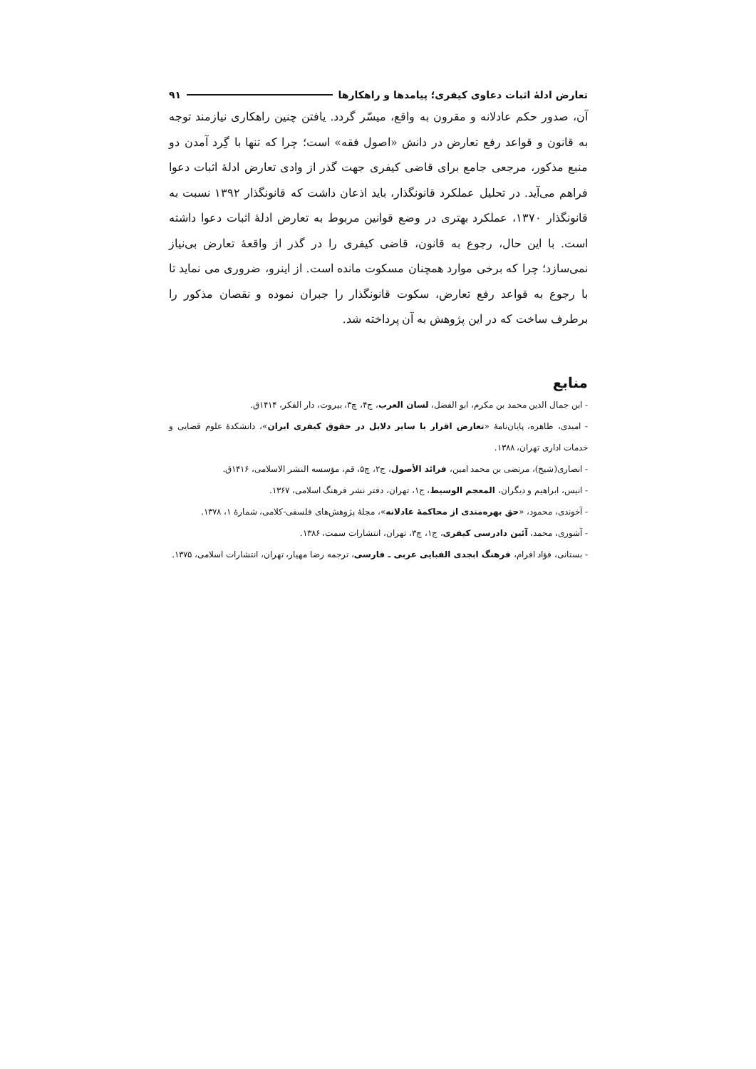تعارض ادلهٔ اثبات دعاوی کیفری؛ پیامدها و راهکارها ۹۱
آن، صدور حکم عادلانه و مقرون به واقع، میسّر گردد. یافتن چنین راهکاری نیازمند توجه به قانون و قواعد رفع تعارض در دانش «اصول فقه» است؛ چرا که تنها با گِرد آمدن دو منبع مذکور، مرجعی جامع برای قاضی کیفری جهت گذر از وادی تعارض ادلهٔ اثبات دعوا فراهم می‌آید. در تحلیل عملکرد قانونگذار، باید اذعان داشت که قانونگذار ۱۳۹۲ نسبت به قانونگذار ۱۳۷۰، عملکرد بهتری در وضع قوانین مربوط به تعارض ادلهٔ اثبات دعوا داشته است. با این حال، رجوع به قانون، قاضی کیفری را در گذر از واقعهٔ تعارض بی‌نیاز نمی‌سازد؛ چرا که برخی موارد همچنان مسکوت مانده است. از اینرو، ضروری می نماید تا با رجوع به قواعد رفع تعارض، سکوت قانونگذار را جبران نموده و نقصان مذکور را برطرف ساخت که در این پژوهش به آن پرداخته شد.
منابع
- ابن جمال الدین محمد بن مکرم، ابو الفضل، لسان العرب، ج۴، چ۳، بیروت، دار الفکر، ۱۴۱۴ق.
- امیدی، طاهره، پایان‌نامهٔ «تعارض اقرار با سایر دلایل در حقوق کیفری ایران»، دانشکدهٔ علوم قضایی و خدمات اداری تهران، ۱۳۸۸.
- انصاری(شیخ)، مرتضی بن محمد امین، فرائد الأصول، ج۲، چ۵، قم، مؤسسه النشر الاسلامی، ۱۴۱۶ق.
- انیس، ابراهیم و دیگران، المعجم الوسیط، ج۱، تهران، دفتر نشر فرهنگ اسلامی، ۱۳۶۷.
- آخوندی، محمود، «حق بهره‌مندی از محاکمهٔ عادلانه»، مجلهٔ پژوهش‌های فلسفی-کلامی، شمارهٔ ۱، ۱۳۷۸.
- آشوری، محمد، آئین دادرسی کیفری، ج۱، چ۳، تهران، انتشارات سمت، ۱۳۸۶.
- بستانی، فؤاد افرام، فرهنگ ابجدی الفبایی عربی ـ فارسی، ترجمه رضا مهیار، تهران، انتشارات اسلامی، ۱۳۷۵.